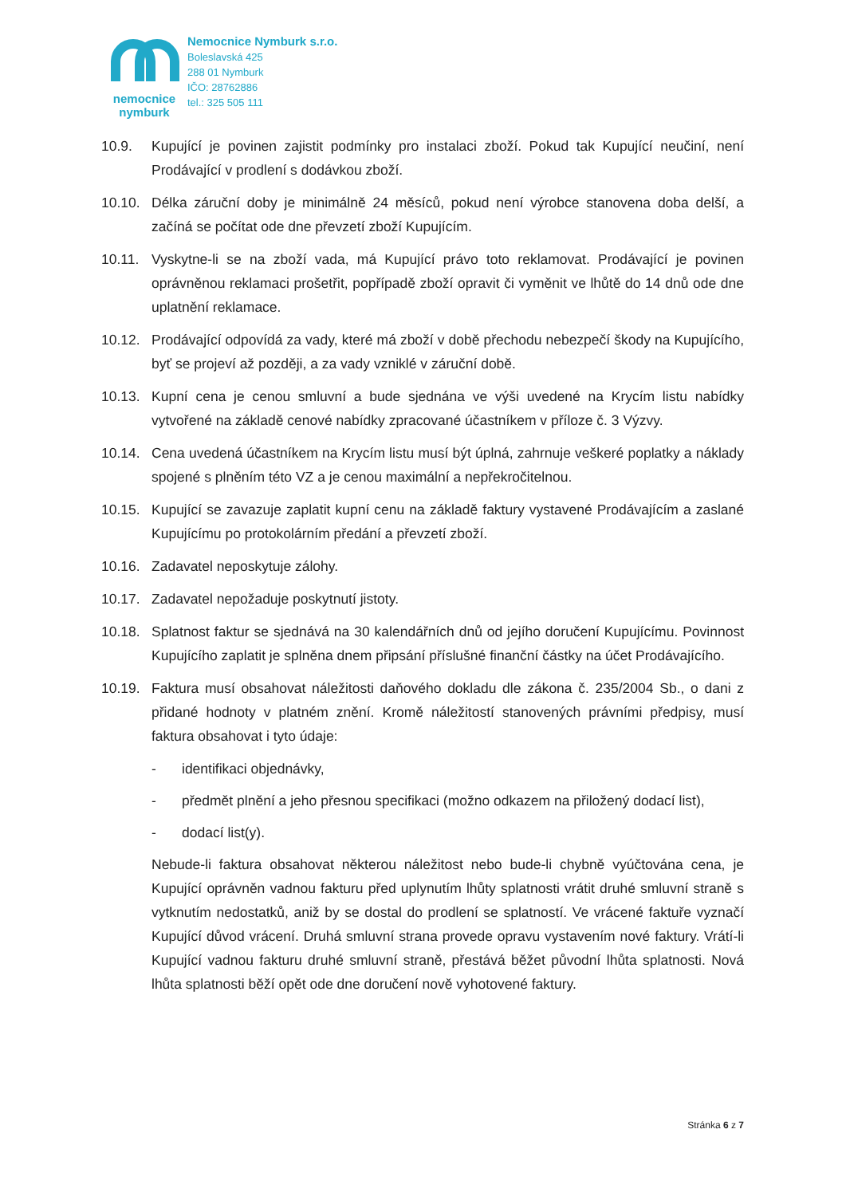nemocnice
nymburk
Nemocnice Nymburk s.r.o.
Boleslavská 425
288 01 Nymburk
IČO: 28762886
tel.: 325 505 111
10.9. Kupující je povinen zajistit podmínky pro instalaci zboží. Pokud tak Kupující neučiní, není Prodávající v prodlení s dodávkou zboží.
10.10. Délka záruční doby je minimálně 24 měsíců, pokud není výrobce stanovena doba delší, a začíná se počítat ode dne převzetí zboží Kupujícím.
10.11. Vyskytne-li se na zboží vada, má Kupující právo toto reklamovat. Prodávající je povinen oprávněnou reklamaci prošetřit, popřípadě zboží opravit či vyměnit ve lhůtě do 14 dnů ode dne uplatnění reklamace.
10.12. Prodávající odpovídá za vady, které má zboží v době přechodu nebezpečí škody na Kupujícího, byť se projeví až později, a za vady vzniklé v záruční době.
10.13. Kupní cena je cenou smluvní a bude sjednána ve výši uvedené na Krycím listu nabídky vytvořené na základě cenové nabídky zpracované účastníkem v příloze č. 3 Výzvy.
10.14. Cena uvedená účastníkem na Krycím listu musí být úplná, zahrnuje veškeré poplatky a náklady spojené s plněním této VZ a je cenou maximální a nepřekročitelnou.
10.15. Kupující se zavazuje zaplatit kupní cenu na základě faktury vystavené Prodávajícím a zaslané Kupujícímu po protokolárním předání a převzetí zboží.
10.16. Zadavatel neposkytuje zálohy.
10.17. Zadavatel nepožaduje poskytnutí jistoty.
10.18. Splatnost faktur se sjednává na 30 kalendářních dnů od jejího doručení Kupujícímu. Povinnost Kupujícího zaplatit je splněna dnem připsání příslušné finanční částky na účet Prodávajícího.
10.19. Faktura musí obsahovat náležitosti daňového dokladu dle zákona č. 235/2004 Sb., o dani z přidané hodnoty v platném znění. Kromě náležitostí stanovených právními předpisy, musí faktura obsahovat i tyto údaje:
- identifikaci objednávky,
- předmět plnění a jeho přesnou specifikaci (možno odkazem na přiložený dodací list),
- dodací list(y).
Nebude-li faktura obsahovat některou náležitost nebo bude-li chybně vyúčtována cena, je Kupující oprávněn vadnou fakturu před uplynutím lhůty splatnosti vrátit druhé smluvní straně s vytknutím nedostatků, aniž by se dostal do prodlení se splatností. Ve vrácené faktuře vyznačí Kupující důvod vrácení. Druhá smluvní strana provede opravu vystavením nové faktury. Vrátí-li Kupující vadnou fakturu druhé smluvní straně, přestává běžet původní lhůta splatnosti. Nová lhůta splatnosti běží opět ode dne doručení nově vyhotovené faktury.
Stránka 6 z 7